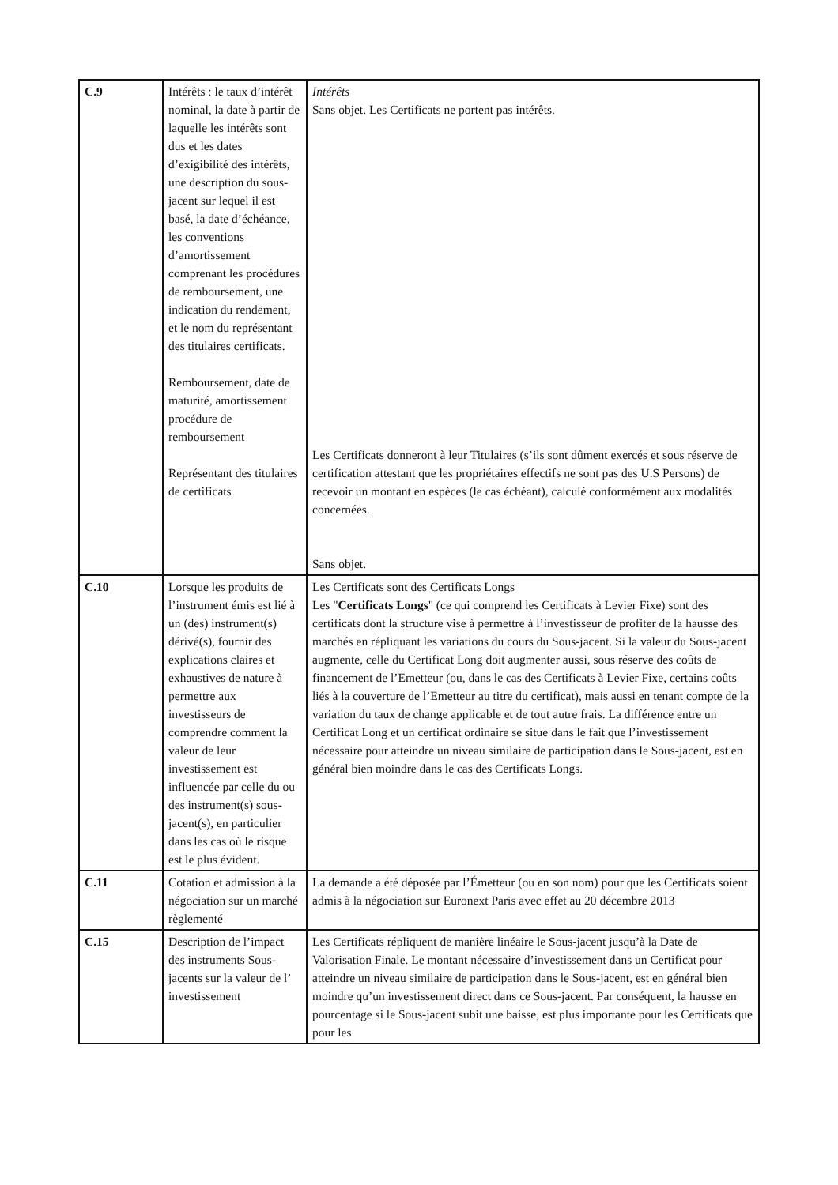| C.9 | Intérêts : le taux d’intérêt nominal, la date à partir de laquelle les intérêts sont dus et les dates d’exigibilité des intérêts, une description du sous-jacent sur lequel il est basé, la date d’échéance, les conventions d’amortissement comprenant les procédures de remboursement, une indication du rendement, et le nom du représentant des titulaires certificats. Remboursement, date de maturité, amortissement procédure de remboursement Représentant des titulaires de certificats | Intérêts Sans objet. Les Certificats ne portent pas intérêts. Les Certificats donneront à leur Titulaires (s’ils sont dûment exercés et sous réserve de certification attestant que les propriétaires effectifs ne sont pas des U.S Persons) de recevoir un montant en espèces (le cas échéant), calculé conformément aux modalités concernées. Sans objet. |
| C.10 | Lorsque les produits de l’instrument émis est lié à un (des) instrument(s) dérivé(s), fournir des explications claires et exhaustives de nature à permettre aux investisseurs de comprendre comment la valeur de leur investissement est influencée par celle du ou des instrument(s) sous-jacent(s), en particulier dans les cas où le risque est le plus évident. | Les Certificats sont des Certificats Longs Les " Certificats Longs " (ce qui comprend les Certificats à Levier Fixe) sont des certificats dont la structure vise à permettre à l’investisseur de profiter de la hausse des marchés en répliquant les variations du cours du Sous-jacent. Si la valeur du Sous-jacent augmente, celle du Certificat Long doit augmenter aussi, sous réserve des coûts de financement de l’Emetteur (ou, dans le cas des Certificats à Levier Fixe, certains coûts liés à la couverture de l’Emetteur au titre du certificat), mais aussi en tenant compte de la variation du taux de change applicable et de tout autre frais. La différence entre un Certificat Long et un certificat ordinaire se situe dans le fait que l’investissement nécessaire pour atteindre un niveau similaire de participation dans le Sous-jacent, est en général bien moindre dans le cas des Certificats Longs. |
| C.11 | Cotation et admission à la négociation sur un marché règlementé | La demande a été déposée par l’Émetteur (ou en son nom) pour que les Certificats soient admis à la négociation sur Euronext Paris avec effet au 20 décembre 2013 |
| C.15 | Description de l’impact des instruments Sous-jacents sur la valeur de l’ investissement | Les Certificats répliquent de manière linéaire le Sous-jacent jusqu’à la Date de Valorisation Finale. Le montant nécessaire d’investissement dans un Certificat pour atteindre un niveau similaire de participation dans le Sous-jacent, est en général bien moindre qu’un investissement direct dans ce Sous-jacent. Par conséquent, la hausse en pourcentage si le Sous-jacent subit une baisse, est plus importante pour les Certificats que pour les |